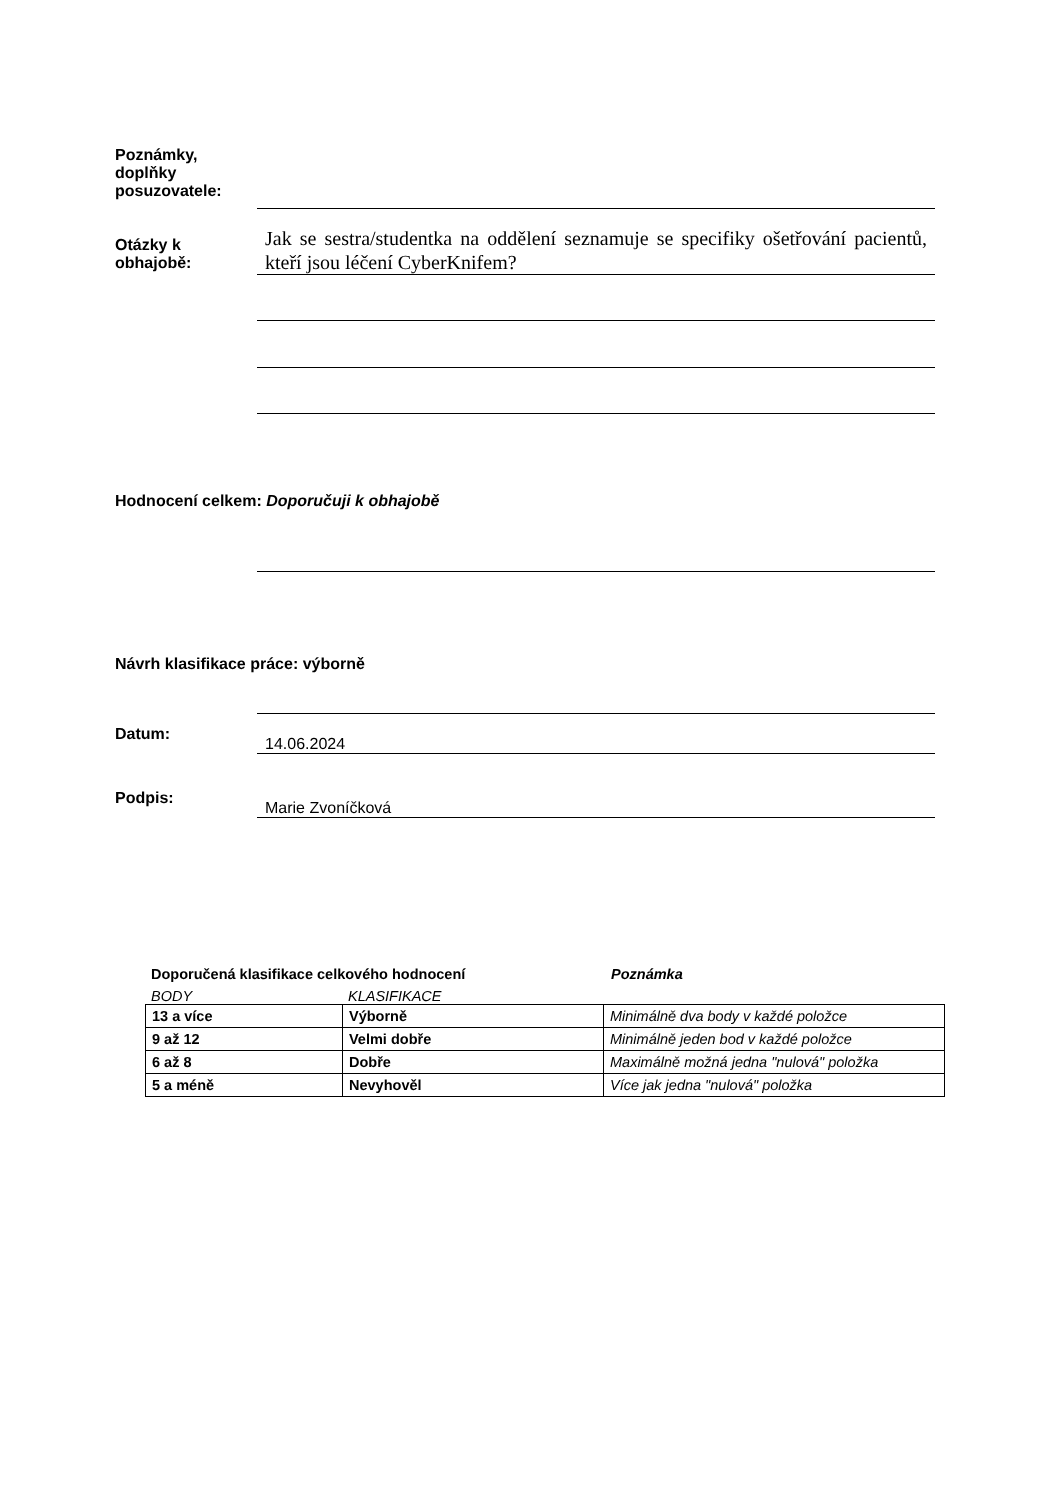Poznámky,
doplňky
posuzovatele:
Otázky k
obhajobě:
Jak se sestra/studentka na oddělení seznamuje se specifiky ošetřování pacientů, kteří jsou léčení CyberKnifem?
Hodnocení celkem: Doporučuji k obhajobě
Návrh klasifikace práce: výborně
Datum:
14.06.2024
Podpis:
Marie Zvoníčková
Doporučená klasifikace celkového hodnocení Poznámka
BODY KLASIFIKACE
| 13 a více | Výborně | Minimálně dva body v každé položce |
| 9 až 12 | Velmi dobře | Minimálně jeden bod v každé položce |
| 6 až 8 | Dobře | Maximálně možná jedna "nulová" položka |
| 5 a méně | Nevyhověl | Více jak jedna "nulová" položka |